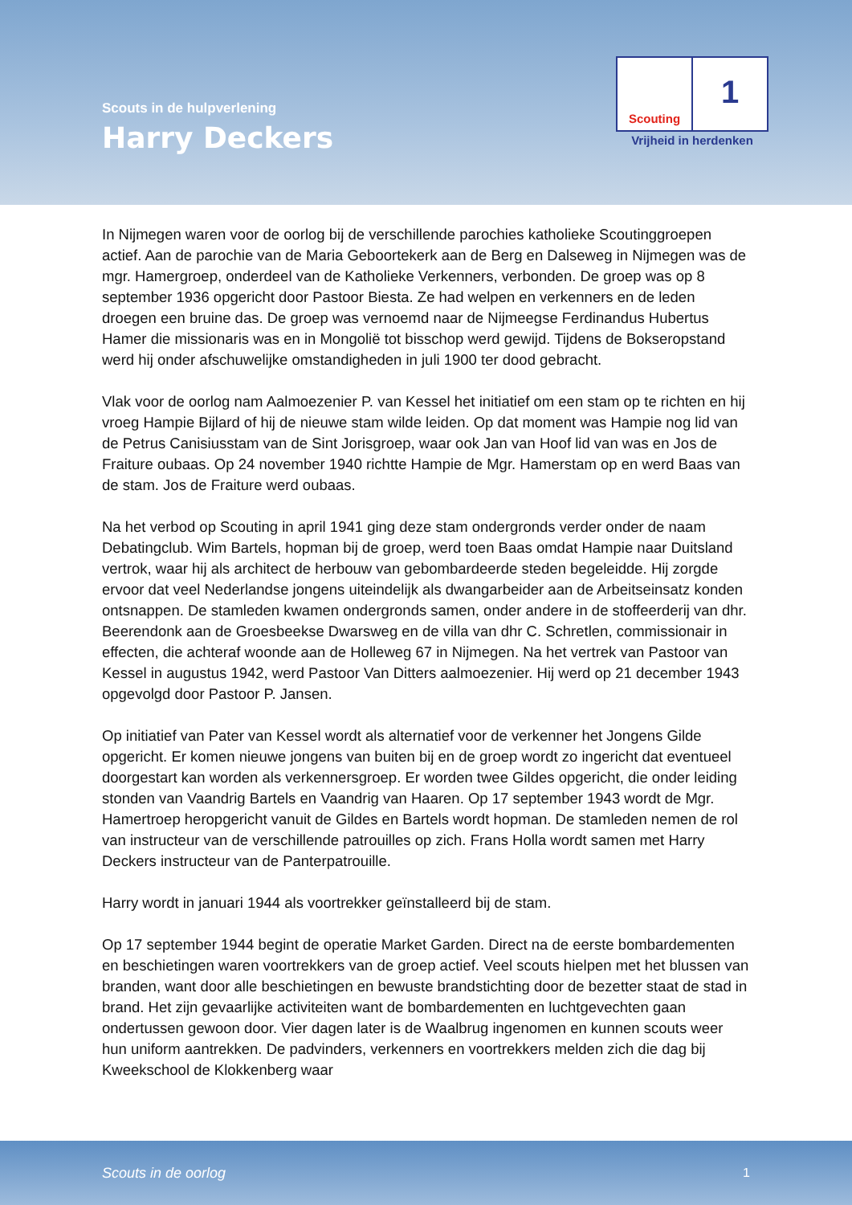Scouts in de hulpverlening
Harry Deckers
Scouting
1
Vrijheid in herdenken
In Nijmegen waren voor de oorlog bij de verschillende parochies katholieke Scoutinggroepen actief. Aan de parochie van de Maria Geboortekerk aan de Berg en Dalseweg in Nijmegen was de mgr. Hamergroep, onderdeel van de Katholieke Verkenners, verbonden. De groep was op 8 september 1936 opgericht door Pastoor Biesta. Ze had welpen en verkenners en de leden droegen een bruine das. De groep was vernoemd naar de Nijmeegse Ferdinandus Hubertus Hamer die missionaris was en in Mongolië tot bisschop werd gewijd. Tijdens de Bokseropstand werd hij onder afschuwelijke omstandigheden in juli 1900 ter dood gebracht.
Vlak voor de oorlog nam Aalmoezenier P. van Kessel het initiatief om een stam op te richten en hij vroeg Hampie Bijlard of hij de nieuwe stam wilde leiden. Op dat moment was Hampie nog lid van de Petrus Canisiusstam van de Sint Jorisgroep, waar ook Jan van Hoof lid van was en Jos de Fraiture oubaas. Op 24 november 1940 richtte Hampie de Mgr. Hamerstam op en werd Baas van de stam. Jos de Fraiture werd oubaas.
Na het verbod op Scouting in april 1941 ging deze stam ondergronds verder onder de naam Debatingclub. Wim Bartels, hopman bij de groep, werd toen Baas omdat Hampie naar Duitsland vertrok, waar hij als architect de herbouw van gebombardeerde steden begeleidde. Hij zorgde ervoor dat veel Nederlandse jongens uiteindelijk als dwangarbeider aan de Arbeitseinsatz konden ontsnappen. De stamleden kwamen ondergronds samen, onder andere in de stoffeerderij van dhr. Beerendonk aan de Groesbeekse Dwarsweg en de villa van dhr C. Schretlen, commissionair in effecten, die achteraf woonde aan de Holleweg 67 in Nijmegen. Na het vertrek van Pastoor van Kessel in augustus 1942, werd Pastoor Van Ditters aalmoezenier. Hij werd op 21 december 1943 opgevolgd door Pastoor P. Jansen.
Op initiatief van Pater van Kessel wordt als alternatief voor de verkenner het Jongens Gilde opgericht. Er komen nieuwe jongens van buiten bij en de groep wordt zo ingericht dat eventueel doorgestart kan worden als verkennersgroep. Er worden twee Gildes opgericht, die onder leiding stonden van Vaandrig Bartels en Vaandrig van Haaren. Op 17 september 1943 wordt de Mgr. Hamertroep heropgericht vanuit de Gildes en Bartels wordt hopman. De stamleden nemen de rol van instructeur van de verschillende patrouilles op zich. Frans Holla wordt samen met Harry Deckers instructeur van de Panterpatrouille.
Harry wordt in januari 1944 als voortrekker geïnstalleerd bij de stam.
Op 17 september 1944 begint de operatie Market Garden. Direct na de eerste bombardementen en beschietingen waren voortrekkers van de groep actief. Veel scouts hielpen met het blussen van branden, want door alle beschietingen en bewuste brandstichting door de bezetter staat de stad in brand. Het zijn gevaarlijke activiteiten want de bombardementen en luchtgevechten gaan ondertussen gewoon door. Vier dagen later is de Waalbrug ingenomen en kunnen scouts weer hun uniform aantrekken. De padvinders, verkenners en voortrekkers melden zich die dag bij Kweekschool de Klokkenberg waar
Scouts in de oorlog 1